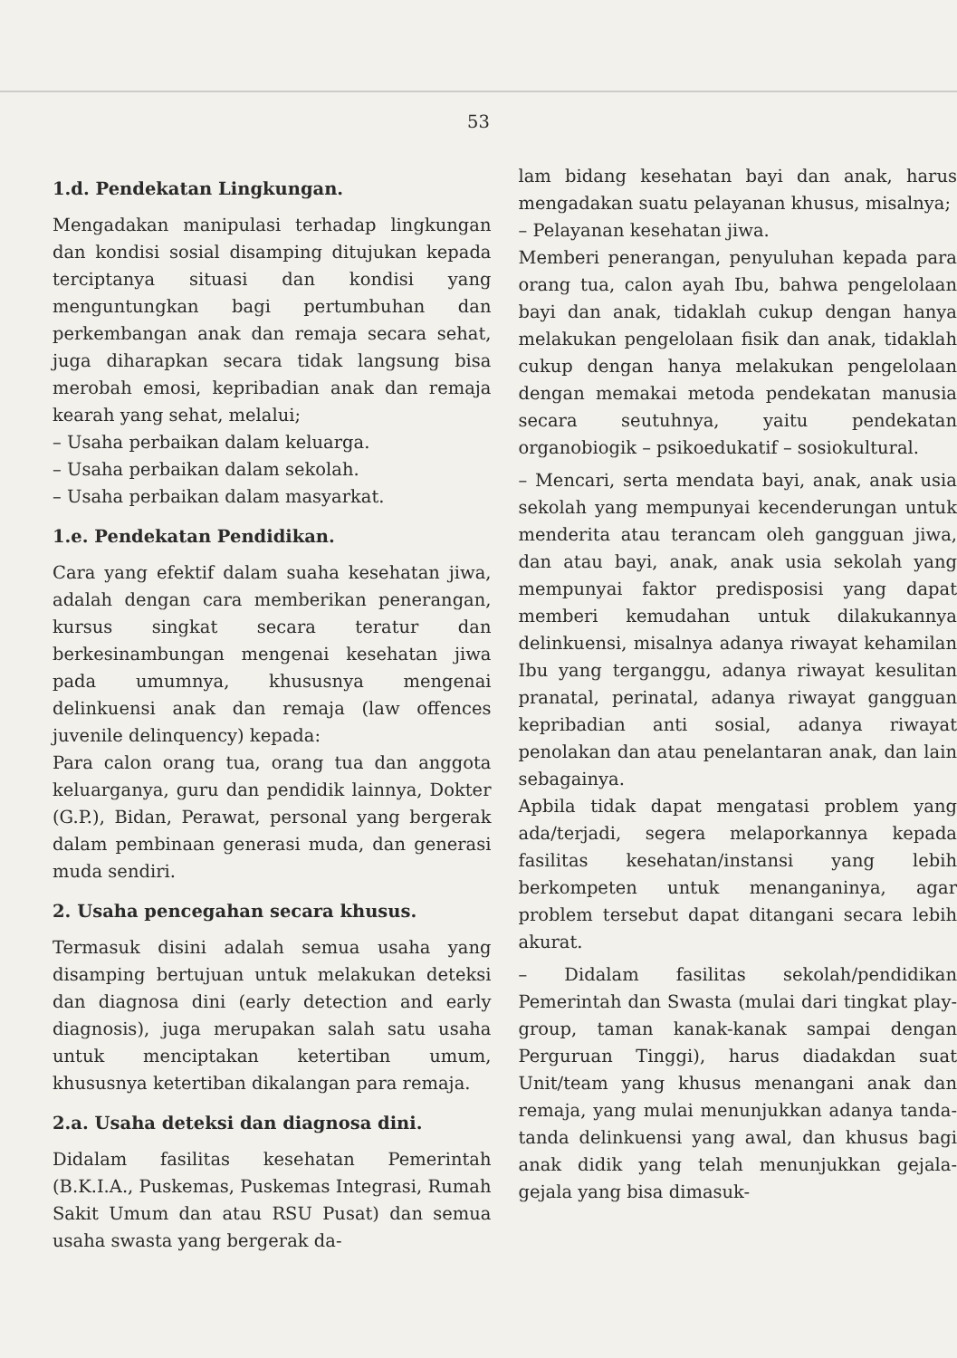53
1.d. Pendekatan Lingkungan.
Mengadakan manipulasi terhadap lingkungan dan kondisi sosial disamping ditujukan kepada terciptanya situasi dan kondisi yang menguntungkan bagi pertumbuhan dan perkembangan anak dan remaja secara sehat, juga diharapkan secara tidak langsung bisa merobah emosi, kepribadian anak dan remaja kearah yang sehat, melalui;
– Usaha perbaikan dalam keluarga.
– Usaha perbaikan dalam sekolah.
– Usaha perbaikan dalam masyarkat.
1.e. Pendekatan Pendidikan.
Cara yang efektif dalam suaha kesehatan jiwa, adalah dengan cara memberikan penerangan, kursus singkat secara teratur dan berkesinambungan mengenai kesehatan jiwa pada umumnya, khususnya mengenai delinkuensi anak dan remaja (law offences juvenile delinquency) kepada:
Para calon orang tua, orang tua dan anggota keluarganya, guru dan pendidik lainnya, Dokter (G.P.), Bidan, Perawat, personal yang bergerak dalam pembinaan generasi muda, dan generasi muda sendiri.
2. Usaha pencegahan secara khusus.
Termasuk disini adalah semua usaha yang disamping bertujuan untuk melakukan deteksi dan diagnosa dini (early detection and early diagnosis), juga merupakan salah satu usaha untuk menciptakan ketertiban umum, khususnya ketertiban dikalangan para remaja.
2.a. Usaha deteksi dan diagnosa dini.
Didalam fasilitas kesehatan Pemerintah (B.K.I.A., Puskemas, Puskemas Integrasi, Rumah Sakit Umum dan atau RSU Pusat) dan semua usaha swasta yang bergerak da-
lam bidang kesehatan bayi dan anak, harus mengadakan suatu pelayanan khusus, misalnya;
– Pelayanan kesehatan jiwa.
Memberi penerangan, penyuluhan kepada para orang tua, calon ayah Ibu, bahwa pengelolaan bayi dan anak, tidaklah cukup dengan hanya melakukan pengelolaan fisik dan anak, tidaklah cukup dengan hanya melakukan pengelolaan dengan memakai metoda pendekatan manusia secara seutuhnya, yaitu pendekatan organobiogik – psikoedukatif – sosiokultural.
– Mencari, serta mendata bayi, anak, anak usia sekolah yang mempunyai kecenderungan untuk menderita atau terancam oleh gangguan jiwa, dan atau bayi, anak, anak usia sekolah yang mempunyai faktor predisposisi yang dapat memberi kemudahan untuk dilakukannya delinkuensi, misalnya adanya riwayat kehamilan Ibu yang terganggu, adanya riwayat kesulitan pranatal, perinatal, adanya riwayat gangguan kepribadian anti sosial, adanya riwayat penolakan dan atau penelantaran anak, dan lain sebagainya.
Apbila tidak dapat mengatasi problem yang ada/terjadi, segera melaporkannya kepada fasilitas kesehatan/instansi yang lebih berkompeten untuk menanganinya, agar problem tersebut dapat ditangani secara lebih akurat.
– Didalam fasilitas sekolah/pendidikan Pemerintah dan Swasta (mulai dari tingkat play-group, taman kanak-kanak sampai dengan Perguruan Tinggi), harus diadakdan suat Unit/team yang khusus menangani anak dan remaja, yang mulai menunjukkan adanya tanda-tanda delinkuensi yang awal, dan khusus bagi anak didik yang telah menunjukkan gejala-gejala yang bisa dimasuk-